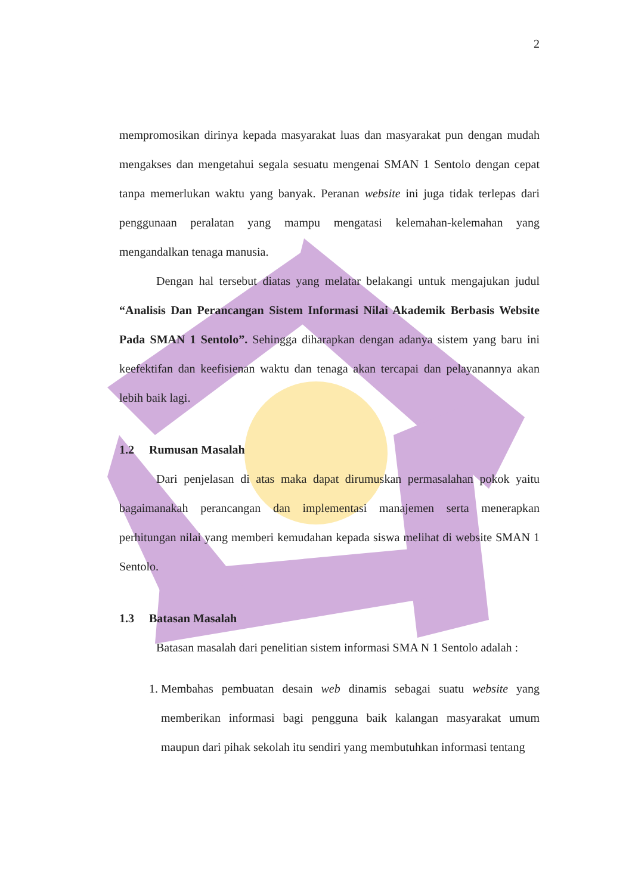2
mempromosikan dirinya kepada masyarakat luas dan masyarakat pun dengan mudah mengakses dan mengetahui segala sesuatu mengenai SMAN 1 Sentolo dengan cepat tanpa memerlukan waktu yang banyak. Peranan website ini juga tidak terlepas dari penggunaan peralatan yang mampu mengatasi kelemahan-kelemahan yang mengandalkan tenaga manusia.
Dengan hal tersebut diatas yang melatar belakangi untuk mengajukan judul “Analisis Dan Perancangan Sistem Informasi Nilai Akademik Berbasis Website Pada SMAN 1 Sentolo”. Sehingga diharapkan dengan adanya sistem yang baru ini keefektifan dan keefisienan waktu dan tenaga akan tercapai dan pelayanannya akan lebih baik lagi.
1.2 Rumusan Masalah
Dari penjelasan di atas maka dapat dirumuskan permasalahan pokok yaitu bagaimanakah perancangan dan implementasi manajemen serta menerapkan perhitungan nilai yang memberi kemudahan kepada siswa melihat di website SMAN 1 Sentolo.
1.3 Batasan Masalah
Batasan masalah dari penelitian sistem informasi SMA N 1 Sentolo adalah :
1. Membahas pembuatan desain web dinamis sebagai suatu website yang memberikan informasi bagi pengguna baik kalangan masyarakat umum maupun dari pihak sekolah itu sendiri yang membutuhkan informasi tentang